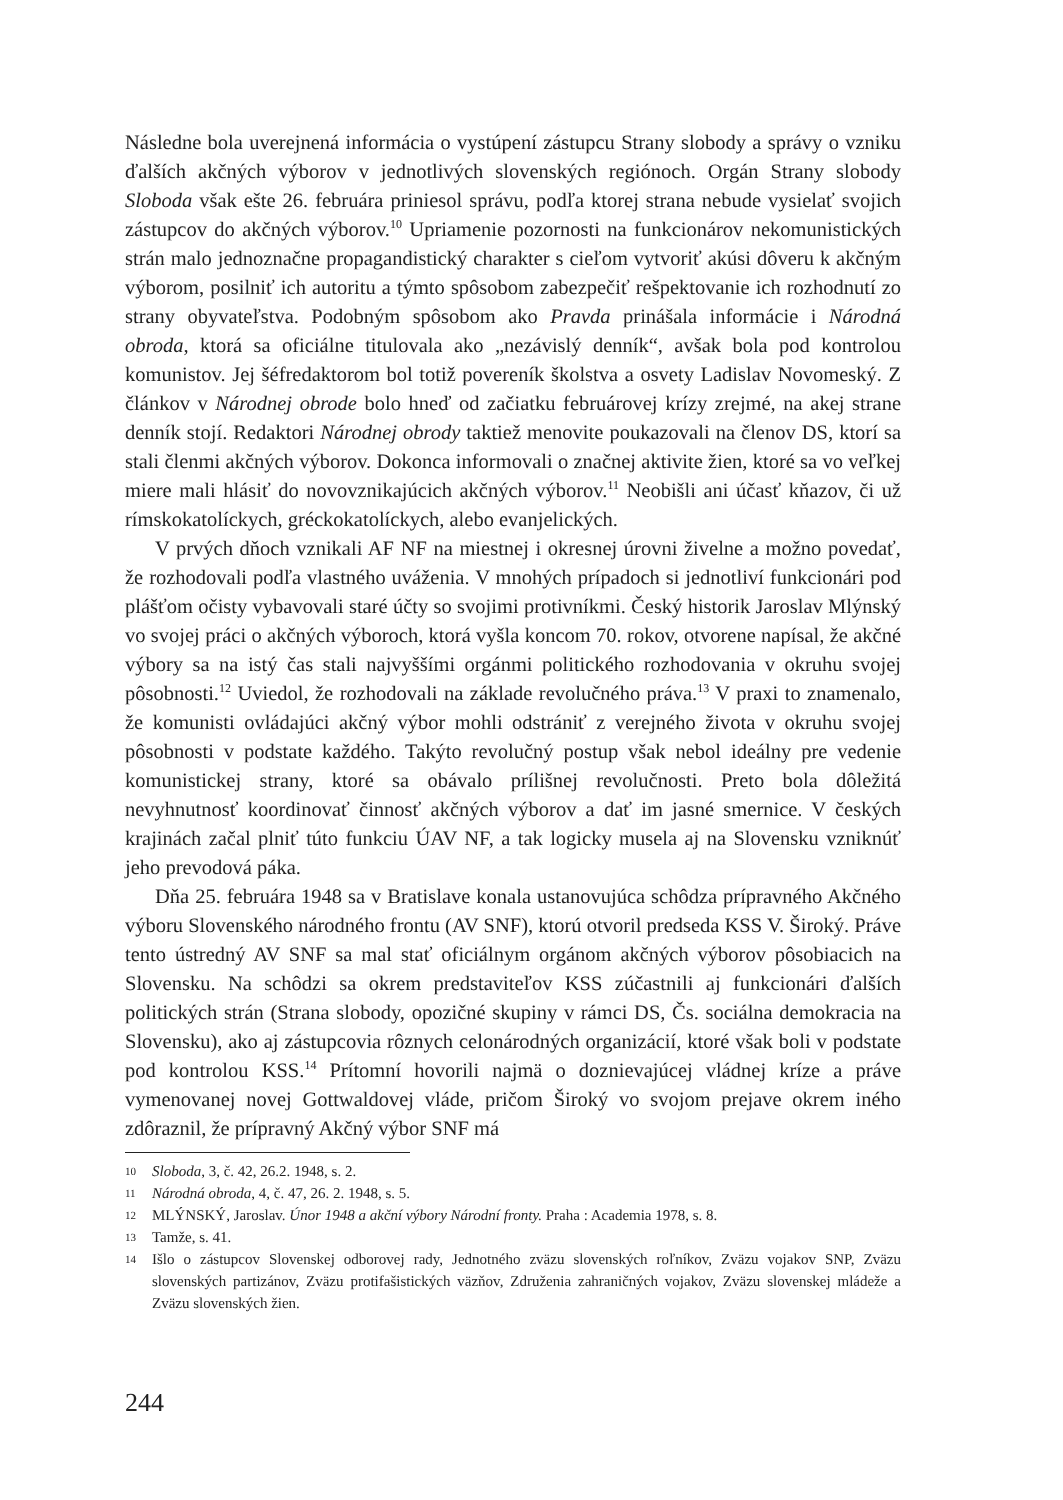Následne bola uverejnená informácia o vystúpení zástupcu Strany slobody a správy o vzniku ďalších akčných výborov v jednotlivých slovenských regiónoch. Orgán Strany slobody Sloboda však ešte 26. februára priniesol správu, podľa ktorej strana nebude vysielať svojich zástupcov do akčných výborov.<sup>10</sup> Upriamenie pozornosti na funkcionárov nekomunistických strán malo jednoznačne propagandistický charakter s cieľom vytvoriť akúsi dôveru k akčným výborom, posilniť ich autoritu a týmto spôsobom zabezpečiť rešpektovanie ich rozhodnutí zo strany obyvateľstva. Podobným spôsobom ako Pravda prinášala informácie i Národná obroda, ktorá sa oficiálne titulovala ako „nezávislý denník“, avšak bola pod kontrolou komunistov. Jej šéfredaktorom bol totiž povereník školstva a osvety Ladislav Novomeský. Z článkov v Národnej obrode bolo hneď od začiatku februárovej krízy zrejmé, na akej strane denník stojí. Redaktori Národnej obrody taktiež menovite poukazovali na členov DS, ktorí sa stali členmi akčných výborov. Dokonca informovali o značnej aktivite žien, ktoré sa vo veľkej miere mali hlásiť do novovznikajúcich akčných výborov.<sup>11</sup> Neobišli ani účasť kňazov, či už rímskokatolíckych, gréckokatolíckych, alebo evanjelických.
V prvých dňoch vznikali AF NF na miestnej i okresnej úrovni živelne a možno povedať, že rozhodovali podľa vlastného uváženia. V mnohých prípadoch si jednotliví funkcionári pod plášťom očisty vybavovali staré účty so svojimi protivníkmi. Český historik Jaroslav Mlýnský vo svojej práci o akčných výboroch, ktorá vyšla koncom 70. rokov, otvorene napísal, že akčné výbory sa na istý čas stali najvyššími orgánmi politického rozhodovania v okruhu svojej pôsobnosti.<sup>12</sup> Uviedol, že rozhodovali na základe revolučného práva.<sup>13</sup> V praxi to znamenalo, že komunisti ovládajúci akčný výbor mohli odstrániť z verejného života v okruhu svojej pôsobnosti v podstate každého. Takýto revolučný postup však nebol ideálny pre vedenie komunistickej strany, ktoré sa obávalo prílišnej revolučnosti. Preto bola dôležitá nevyhnutnosť koordinovať činnosť akčných výborov a dať im jasné smernice. V českých krajinách začal plniť túto funkciu ÚAV NF, a tak logicky musela aj na Slovensku vzniknúť jeho prevodová páka.
Dňa 25. februára 1948 sa v Bratislave konala ustanovujúca schôdza prípravného Akčného výboru Slovenského národného frontu (AV SNF), ktorú otvoril predseda KSS V. Široký. Práve tento ústredný AV SNF sa mal stať oficiálnym orgánom akčných výborov pôsobiacich na Slovensku. Na schôdzi sa okrem predstaviteľov KSS zúčastnili aj funkcionári ďalších politických strán (Strana slobody, opozičné skupiny v rámci DS, Čs. sociálna demokracia na Slovensku), ako aj zástupcovia rôznych celonárodných organizácií, ktoré však boli v podstate pod kontrolou KSS.<sup>14</sup> Prítomní hovorili najmä o doznievajúcej vládnej kríze a práve vymenovanej novej Gottwaldovej vláde, pričom Široký vo svojom prejave okrem iného zdôraznil, že prípravný Akčný výbor SNF má
10 Sloboda, 3, č. 42, 26.2. 1948, s. 2.
11 Národná obroda, 4, č. 47, 26. 2. 1948, s. 5.
12 MLÝNSKÝ, Jaroslav. Únor 1948 a akční výbory Národní fronty. Praha : Academia 1978, s. 8.
13 Tamže, s. 41.
14 Išlo o zástupcov Slovenskej odborovej rady, Jednotného zväzu slovenských roľníkov, Zväzu vojakov SNP, Zväzu slovenských partizánov, Zväzu protifašistických väzňov, Združenia zahraničných vojakov, Zväzu slovenskej mládeže a Zväzu slovenských žien.
244